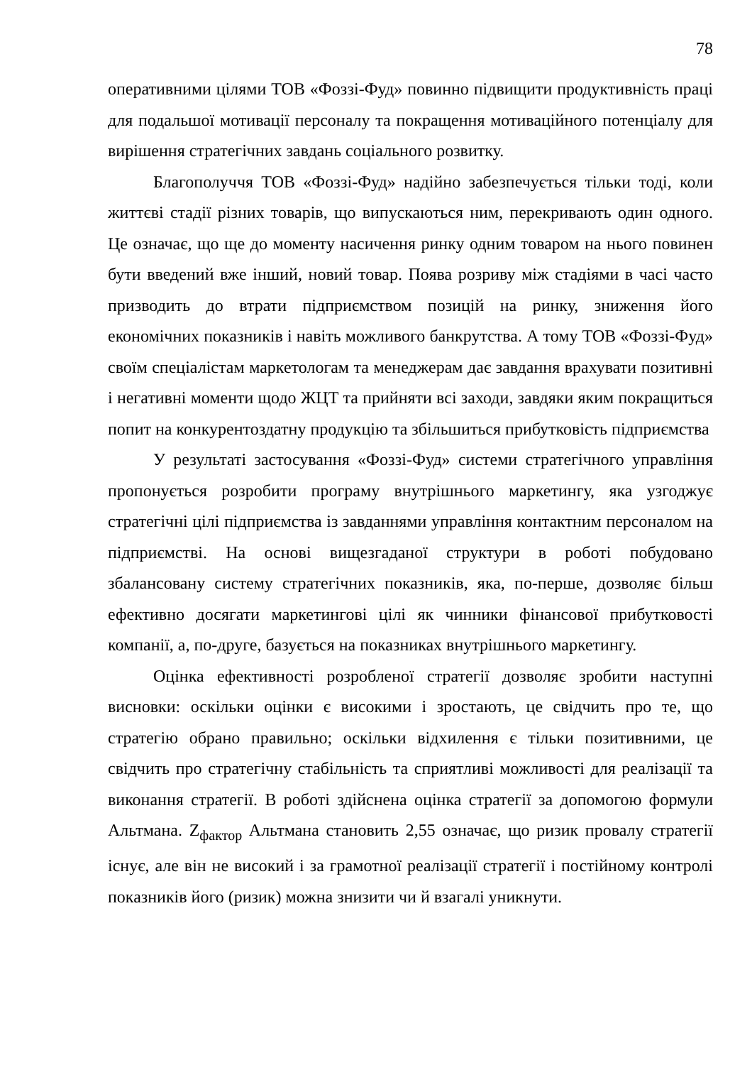78
оперативними цілями ТОВ «Фоззі-Фуд» повинно підвищити продуктивність праці для подальшої мотивації персоналу та покращення мотиваційного потенціалу для вирішення стратегічних завдань соціального розвитку.
Благополуччя ТОВ «Фоззі-Фуд» надійно забезпечується тільки тоді, коли життєві стадії різних товарів, що випускаються ним, перекривають один одного. Це означає, що ще до моменту насичення ринку одним товаром на нього повинен бути введений вже інший, новий товар. Поява розриву між стадіями в часі часто призводить до втрати підприємством позицій на ринку, зниження його економічних показників і навіть можливого банкрутства. А тому ТОВ «Фоззі-Фуд» своїм спеціалістам маркетологам та менеджерам дає завдання врахувати позитивні і негативні моменти щодо ЖЦТ та прийняти всі заходи, завдяки яким покращиться попит на конкурентоздатну продукцію та збільшиться прибутковість підприємства
У результаті застосування «Фоззі-Фуд» системи стратегічного управління пропонується розробити програму внутрішнього маркетингу, яка узгоджує стратегічні цілі підприємства із завданнями управління контактним персоналом на підприємстві. На основі вищезгаданої структури в роботі побудовано збалансовану систему стратегічних показників, яка, по-перше, дозволяє більш ефективно досягати маркетингові цілі як чинники фінансової прибутковості компанії, а, по-друге, базується на показниках внутрішнього маркетингу.
Оцінка ефективності розробленої стратегії дозволяє зробити наступні висновки: оскільки оцінки є високими і зростають, це свідчить про те, що стратегію обрано правильно; оскільки відхилення є тільки позитивними, це свідчить про стратегічну стабільність та сприятливі можливості для реалізації та виконання стратегії. В роботі здійснена оцінка стратегії за допомогою формули Альтмана. Z<sub>фактор</sub> Альтмана становить 2,55 означає, що ризик провалу стратегії існує, але він не високий і за грамотної реалізації стратегії і постійному контролі показників його (ризик) можна знизити чи й взагалі уникнути.